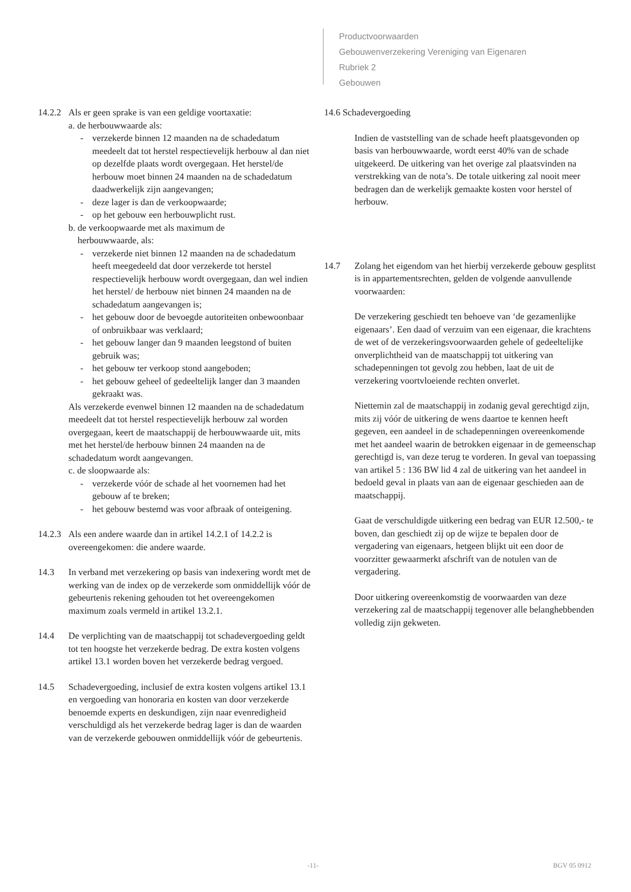Productvoorwaarden
Gebouwenverzekering Vereniging van Eigenaren
Rubriek 2
Gebouwen
14.2.2
Als er geen sprake is van een geldige voortaxatie:
a. de herbouwwaarde als:
- verzekerde binnen 12 maanden na de schadedatum meedeelt dat tot herstel respectievelijk herbouw al dan niet op dezelfde plaats wordt overgegaan. Het herstel/de herbouw moet binnen 24 maanden na de schadedatum daadwerkelijk zijn aangevangen;
- deze lager is dan de verkoopwaarde;
- op het gebouw een herbouwplicht rust.
b. de verkoopwaarde met als maximum de
herbouwwaarde, als:
- verzekerde niet binnen 12 maanden na de schadedatum heeft meegedeeld dat door verzekerde tot herstel respectievelijk herbouw wordt overgegaan, dan wel indien het herstel/ de herbouw niet binnen 24 maanden na de schadedatum aangevangen is;
- het gebouw door de bevoegde autoriteiten onbewoonbaar of onbruikbaar was verklaard;
- het gebouw langer dan 9 maanden leegstond of buiten gebruik was;
- het gebouw ter verkoop stond aangeboden;
- het gebouw geheel of gedeeltelijk langer dan 3 maanden gekraakt was.
Als verzekerde evenwel binnen 12 maanden na de schadedatum meedeelt dat tot herstel respectievelijk herbouw zal worden overgegaan, keert de maatschappij de herbouwwaarde uit, mits met het herstel/de herbouw binnen 24 maanden na de schadedatum wordt aangevangen.
c. de sloopwaarde als:
- verzekerde vóór de schade al het voornemen had het gebouw af te breken;
- het gebouw bestemd was voor afbraak of onteigening.
14.2.3
Als een andere waarde dan in artikel 14.2.1 of 14.2.2 is overeengekomen: die andere waarde.
14.3 In verband met verzekering op basis van indexering wordt met de werking van de index op de verzekerde som onmiddellijk vóór de gebeurtenis rekening gehouden tot het overeengekomen maximum zoals vermeld in artikel 13.2.1.
14.4 De verplichting van de maatschappij tot schadevergoeding geldt tot ten hoogste het verzekerde bedrag. De extra kosten volgens artikel 13.1 worden boven het verzekerde bedrag vergoed.
14.5 Schadevergoeding, inclusief de extra kosten volgens artikel 13.1 en vergoeding van honoraria en kosten van door verzekerde benoemde experts en deskundigen, zijn naar evenredigheid verschuldigd als het verzekerde bedrag lager is dan de waarden van de verzekerde gebouwen onmiddellijk vóór de gebeurtenis.
14.6 Schadevergoeding
Indien de vaststelling van de schade heeft plaatsgevonden op basis van herbouwwaarde, wordt eerst 40% van de schade uitgekeerd. De uitkering van het overige zal plaatsvinden na verstrekking van de nota’s. De totale uitkering zal nooit meer bedragen dan de werkelijk gemaakte kosten voor herstel of herbouw.
14.7 Zolang het eigendom van het hierbij verzekerde gebouw gesplitst is in appartementsrechten, gelden de volgende aanvullende voorwaarden:
De verzekering geschiedt ten behoeve van ‘de gezamenlijke eigenaars’. Een daad of verzuim van een eigenaar, die krachtens de wet of de verzekeringsvoorwaarden gehele of gedeeltelijke onverplichtheid van de maatschappij tot uitkering van schadepenningen tot gevolg zou hebben, laat de uit de verzekering voortvloeiende rechten onverlet.
Niettemin zal de maatschappij in zodanig geval gerechtigd zijn, mits zij vóór de uitkering de wens daartoe te kennen heeft gegeven, een aandeel in de schadepenningen overeenkomende met het aandeel waarin de betrokken eigenaar in de gemeenschap gerechtigd is, van deze terug te vorderen. In geval van toepassing van artikel 5 : 136 BW lid 4 zal de uitkering van het aandeel in bedoeld geval in plaats van aan de eigenaar geschieden aan de maatschappij.
Gaat de verschuldigde uitkering een bedrag van EUR 12.500,- te boven, dan geschiedt zij op de wijze te bepalen door de vergadering van eigenaars, hetgeen blijkt uit een door de voorzitter gewaarmerkt afschrift van de notulen van de vergadering.
Door uitkering overeenkomstig de voorwaarden van deze verzekering zal de maatschappij tegenover alle belanghebbenden volledig zijn gekweten.
-11- BGV 05 0912